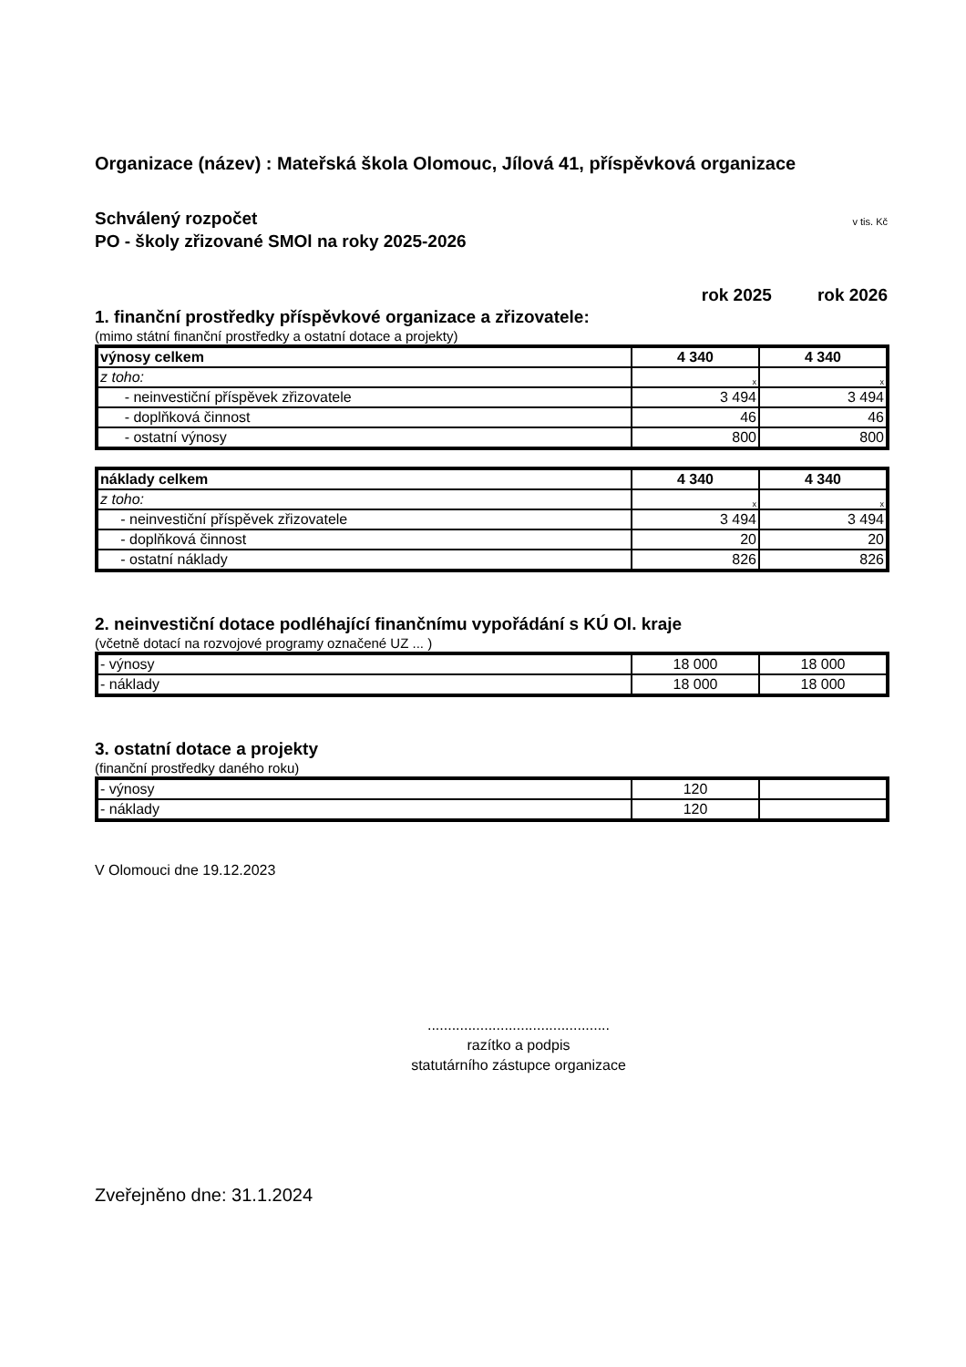Organizace (název) : Mateřská škola Olomouc, Jílová 41, příspěvková organizace
Schválený rozpočet
PO - školy zřizované SMOl na roky 2025-2026
v tis. Kč
rok 2025 rok 2026
1. finanční prostředky příspěvkové organizace a zřizovatele:
(mimo státní finanční prostředky a ostatní dotace a projekty)
| výnosy celkem | 4 340 | 4 340 |
| z toho: | x | x |
| - neinvestiční příspěvek zřizovatele | 3 494 | 3 494 |
| - doplňková činnost | 46 | 46 |
| - ostatní výnosy | 800 | 800 |
| náklady celkem | 4 340 | 4 340 |
| z toho: | x | x |
| - neinvestiční příspěvek zřizovatele | 3 494 | 3 494 |
| - doplňková činnost | 20 | 20 |
| - ostatní náklady | 826 | 826 |
2. neinvestiční dotace podléhající finančnímu vypořádání s KÚ Ol. kraje
(včetně dotací na rozvojové programy označené UZ ... )
| - výnosy | 18 000 | 18 000 |
| - náklady | 18 000 | 18 000 |
3. ostatní dotace a projekty
(finanční prostředky daného roku)
| - výnosy | 120 | |
| - náklady | 120 | |
V Olomouci dne 19.12.2023
.............................................
razítko a podpis
statutárního zástupce organizace
Zveřejněno dne: 31.1.2024